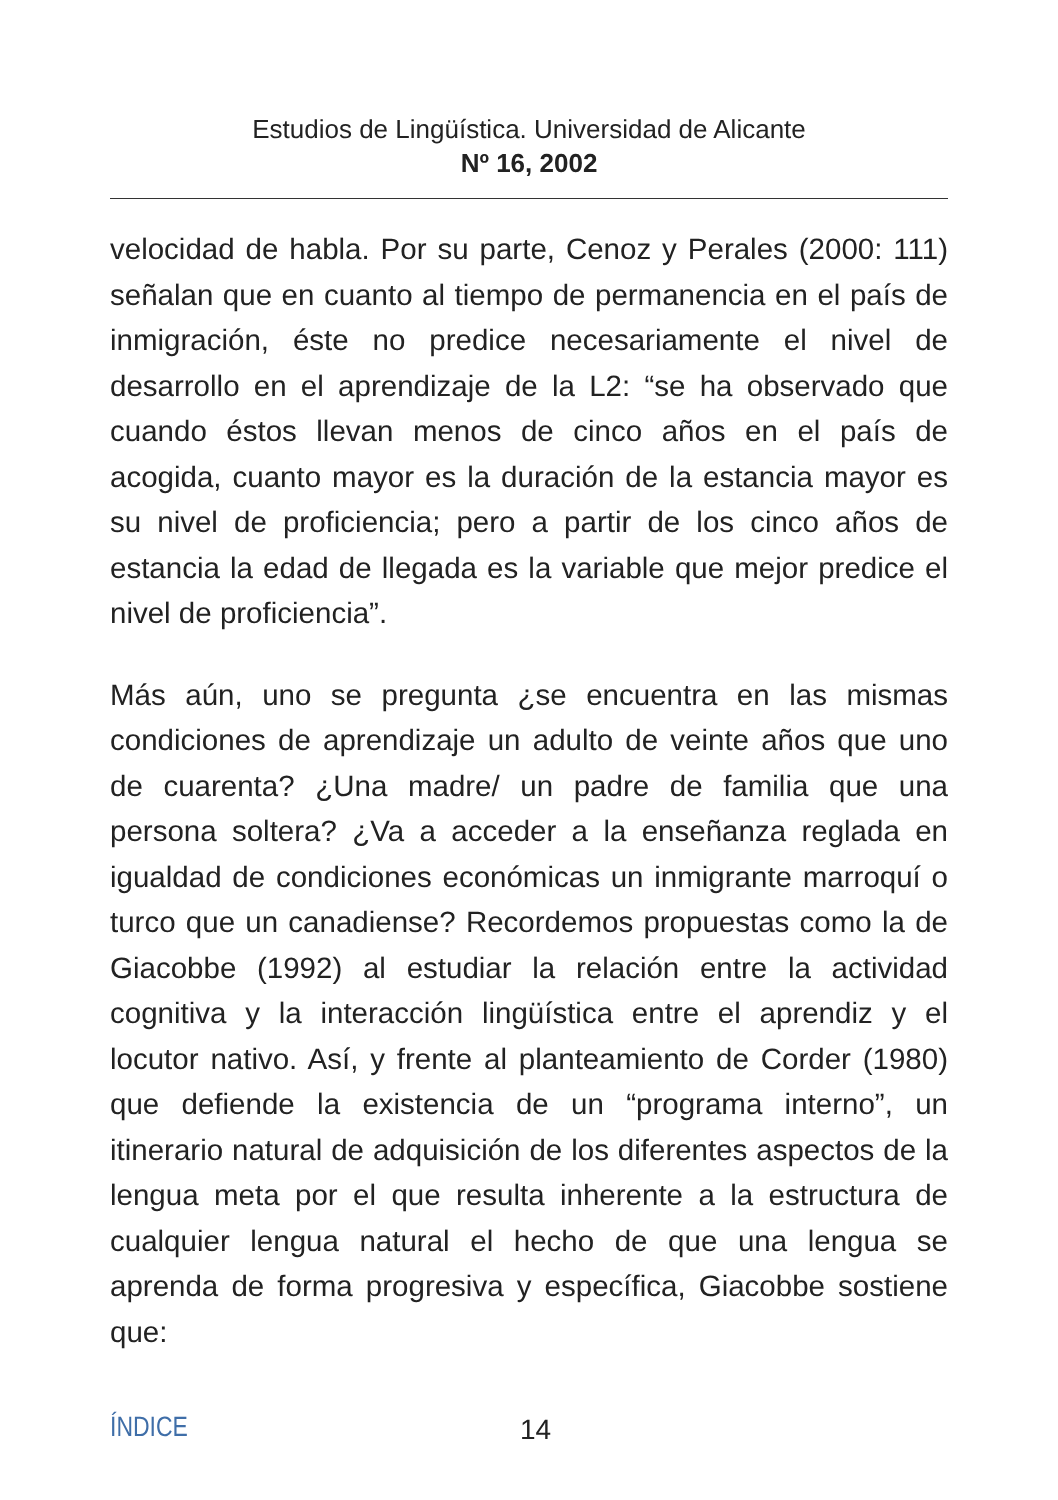Estudios de Lingüística. Universidad de Alicante
Nº 16, 2002
velocidad de habla. Por su parte, Cenoz y Perales (2000: 111) señalan que en cuanto al tiempo de permanencia en el país de inmigración, éste no predice necesariamente el nivel de desarrollo en el aprendizaje de la L2: “se ha observado que cuando éstos llevan menos de cinco años en el país de acogida, cuanto mayor es la duración de la estancia mayor es su nivel de proficiencia; pero a partir de los cinco años de estancia la edad de llegada es la variable que mejor predice el nivel de proficiencia”.
Más aún, uno se pregunta ¿se encuentra en las mismas condiciones de aprendizaje un adulto de veinte años que uno de cuarenta? ¿Una madre/ un padre de familia que una persona soltera? ¿Va a acceder a la enseñanza reglada en igualdad de condiciones económicas un inmigrante marroquí o turco que un canadiense? Recordemos propuestas como la de Giacobbe (1992) al estudiar la relación entre la actividad cognitiva y la interacción lingüística entre el aprendiz y el locutor nativo. Así, y frente al planteamiento de Corder (1980) que defiende la existencia de un “programa interno”, un itinerario natural de adquisición de los diferentes aspectos de la lengua meta por el que resulta inherente a la estructura de cualquier lengua natural el hecho de que una lengua se aprenda de forma progresiva y específica, Giacobbe sostiene que:
ÍNDICE 14